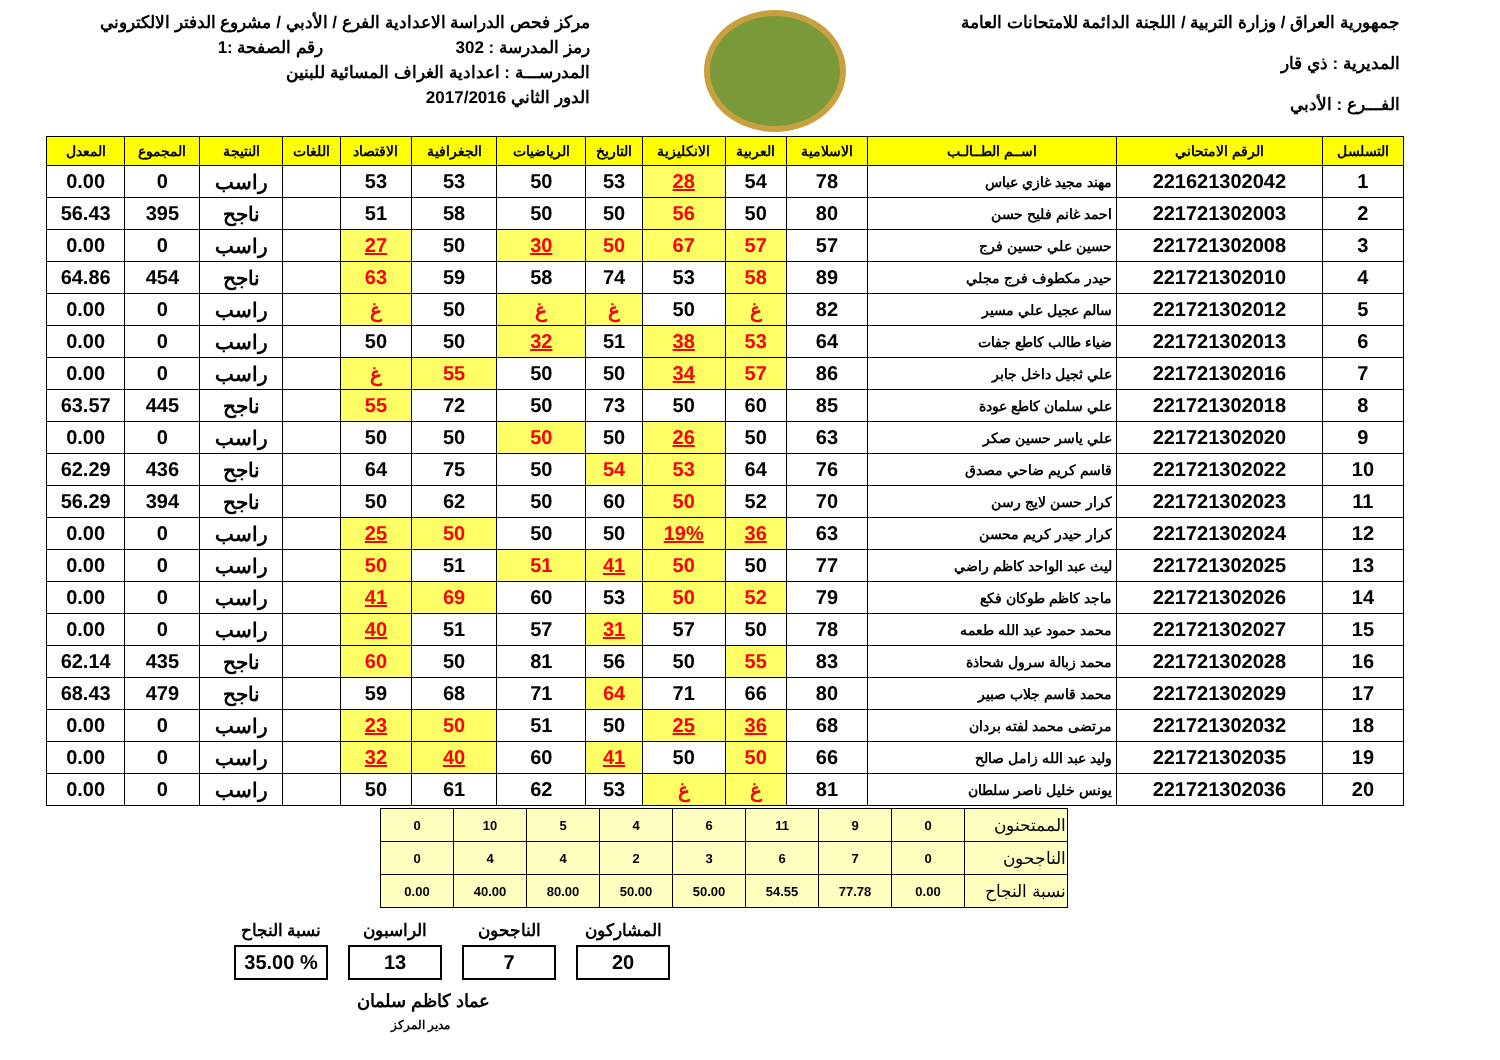جمهورية العراق / وزارة التربية / اللجنة الدائمة للامتحانات العامة
المديرية : ذي قار
الفـــرع : الأدبي
مركز فحص الدراسة الاعدادية الفرع / الأدبي / مشروع الدفتر الالكتروني
رمز المدرسة : 302 رقم الصفحة :1
المدرســـة : اعدادية الغراف المسائية للبنين
الدور الثاني 2017/2016
| التسلسل | الرقم الامتحاني | اســم الطــالـب | الاسلامية | العربية | الانكليزية | التاريخ | الرياضيات | الجغرافية | الاقتصاد | اللغات | النتيجة | المجموع | المعدل |
| --- | --- | --- | --- | --- | --- | --- | --- | --- | --- | --- | --- | --- | --- |
| 1 | 221621302042 | مهند مجيد غازي عباس | 78 | 54 | 28 | 53 | 50 | 53 | 53 | | راسب | 0 | 0.00 |
| 2 | 221721302003 | احمد غانم فليح حسن | 80 | 50 | 56 | 50 | 50 | 58 | 51 | | ناجح | 395 | 56.43 |
| 3 | 221721302008 | حسين علي حسين فرج | 57 | 57 | 67 | 50 | 30 | 50 | 27 | | راسب | 0 | 0.00 |
| 4 | 221721302010 | حيدر مكطوف فرج مجلي | 89 | 58 | 53 | 74 | 58 | 59 | 63 | | ناجح | 454 | 64.86 |
| 5 | 221721302012 | سالم عجيل علي مسير | 82 | غ | 50 | غ | غ | 50 | غ | | راسب | 0 | 0.00 |
| 6 | 221721302013 | ضياء طالب كاطع جفات | 64 | 53 | 38 | 51 | 32 | 50 | 50 | | راسب | 0 | 0.00 |
| 7 | 221721302016 | علي ثجيل داخل جابر | 86 | 57 | 34 | 50 | 50 | 55 | غ | | راسب | 0 | 0.00 |
| 8 | 221721302018 | علي سلمان كاطع عودة | 85 | 60 | 50 | 73 | 50 | 72 | 55 | | ناجح | 445 | 63.57 |
| 9 | 221721302020 | علي ياسر حسين صكر | 63 | 50 | 26 | 50 | 50 | 50 | 50 | | راسب | 0 | 0.00 |
| 10 | 221721302022 | قاسم كريم ضاحي مصدق | 76 | 64 | 53 | 54 | 50 | 75 | 64 | | ناجح | 436 | 62.29 |
| 11 | 221721302023 | كرار حسن لايج رسن | 70 | 52 | 50 | 60 | 50 | 62 | 50 | | ناجح | 394 | 56.29 |
| 12 | 221721302024 | كرار حيدر كريم محسن | 63 | 36 | 19% | 50 | 50 | 50 | 25 | | راسب | 0 | 0.00 |
| 13 | 221721302025 | ليث عبد الواحد كاظم راضي | 77 | 50 | 50 | 41 | 51 | 51 | 50 | | راسب | 0 | 0.00 |
| 14 | 221721302026 | ماجد كاظم طوكان فكع | 79 | 52 | 50 | 53 | 60 | 69 | 41 | | راسب | 0 | 0.00 |
| 15 | 221721302027 | محمد حمود عبد الله طعمه | 78 | 50 | 57 | 31 | 57 | 51 | 40 | | راسب | 0 | 0.00 |
| 16 | 221721302028 | محمد زبالة سرول شحاذة | 83 | 55 | 50 | 56 | 81 | 50 | 60 | | ناجح | 435 | 62.14 |
| 17 | 221721302029 | محمد قاسم جلاب صبير | 80 | 66 | 71 | 64 | 71 | 68 | 59 | | ناجح | 479 | 68.43 |
| 18 | 221721302032 | مرتضى محمد لفته بردان | 68 | 36 | 25 | 50 | 51 | 50 | 23 | | راسب | 0 | 0.00 |
| 19 | 221721302035 | وليد عبد الله زامل صالح | 66 | 50 | 50 | 41 | 60 | 40 | 32 | | راسب | 0 | 0.00 |
| 20 | 221721302036 | يونس خليل ناصر سلطان | 81 | غ | غ | 53 | 62 | 61 | 50 | | راسب | 0 | 0.00 |
| الممتحنون | 0 | 9 | 11 | 6 | 4 | 5 | 10 | 0 |
| الناجحون | 0 | 7 | 6 | 3 | 2 | 4 | 4 | 0 |
| نسبة النجاح | 0.00 | 77.78 | 54.55 | 50.00 | 50.00 | 80.00 | 40.00 | 0.00 |
المشاركون
20
الناجحون
7
الراسبون
13
نسبة النجاح% 35.00
عماد كاظم سلمان
مدير المركز